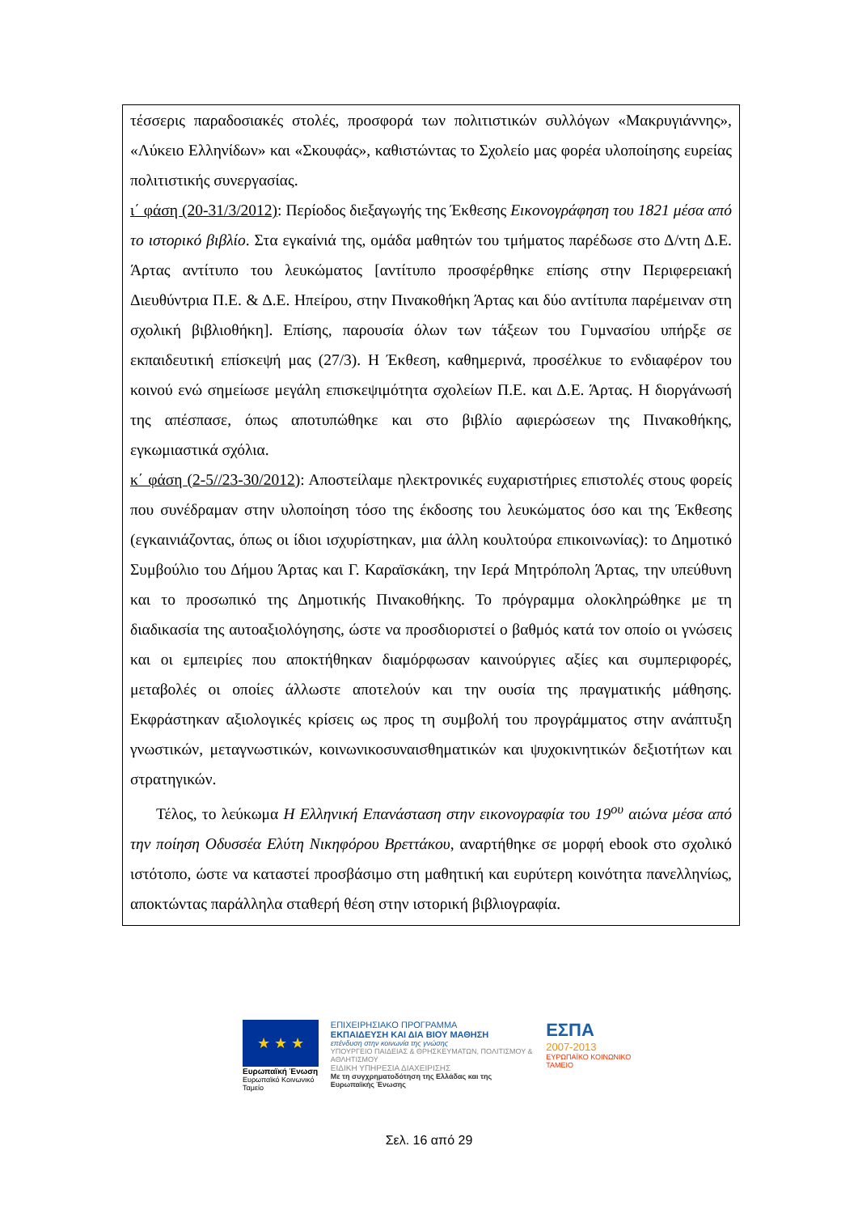τέσσερις παραδοσιακές στολές, προσφορά των πολιτιστικών συλλόγων «Μακρυγιάννης», «Λύκειο Ελληνίδων» και «Σκουφάς», καθιστώντας το Σχολείο μας φορέα υλοποίησης ευρείας πολιτιστικής συνεργασίας.
ι΄ φάση (20-31/3/2012): Περίοδος διεξαγωγής της Έκθεσης Εικονογράφηση του 1821 μέσα από το ιστορικό βιβλίο. Στα εγκαίνιά της, ομάδα μαθητών του τμήματος παρέδωσε στο Δ/ντη Δ.Ε. Άρτας αντίτυπο του λευκώματος [αντίτυπο προσφέρθηκε επίσης στην Περιφερειακή Διευθύντρια Π.Ε. & Δ.Ε. Ηπείρου, στην Πινακοθήκη Άρτας και δύο αντίτυπα παρέμειναν στη σχολική βιβλιοθήκη]. Επίσης, παρουσία όλων των τάξεων του Γυμνασίου υπήρξε σε εκπαιδευτική επίσκεψή μας (27/3). Η Έκθεση, καθημερινά, προσέλκυε το ενδιαφέρον του κοινού ενώ σημείωσε μεγάλη επισκεψιμότητα σχολείων Π.Ε. και Δ.Ε. Άρτας. Η διοργάνωσή της απέσπασε, όπως αποτυπώθηκε και στο βιβλίο αφιερώσεων της Πινακοθήκης, εγκωμιαστικά σχόλια.
κ΄ φάση (2-5//23-30/2012): Αποστείλαμε ηλεκτρονικές ευχαριστήριες επιστολές στους φορείς που συνέδραμαν στην υλοποίηση τόσο της έκδοσης του λευκώματος όσο και της Έκθεσης (εγκαινιάζοντας, όπως οι ίδιοι ισχυρίστηκαν, μια άλλη κουλτούρα επικοινωνίας): το Δημοτικό Συμβούλιο του Δήμου Άρτας και Γ. Καραϊσκάκη, την Ιερά Μητρόπολη Άρτας, την υπεύθυνη και το προσωπικό της Δημοτικής Πινακοθήκης. Το πρόγραμμα ολοκληρώθηκε με τη διαδικασία της αυτοαξιολόγησης, ώστε να προσδιοριστεί ο βαθμός κατά τον οποίο οι γνώσεις και οι εμπειρίες που αποκτήθηκαν διαμόρφωσαν καινούργιες αξίες και συμπεριφορές, μεταβολές οι οποίες άλλωστε αποτελούν και την ουσία της πραγματικής μάθησης. Εκφράστηκαν αξιολογικές κρίσεις ως προς τη συμβολή του προγράμματος στην ανάπτυξη γνωστικών, μεταγνωστικών, κοινωνικοσυναισθηματικών και ψυχοκινητικών δεξιοτήτων και στρατηγικών.
Τέλος, το λεύκωμα Η Ελληνική Επανάσταση στην εικονογραφία του 19<sup>ου</sup> αιώνα μέσα από την ποίηση Οδυσσέα Ελύτη Νικηφόρου Βρεττάκου, αναρτήθηκε σε μορφή ebook στο σχολικό ιστότοπο, ώστε να καταστεί προσβάσιμο στη μαθητική και ευρύτερη κοινότητα πανελληνίως, αποκτώντας παράλληλα σταθερή θέση στην ιστορική βιβλιογραφία.
★ ★ ★
Ευρωπαϊκή Ένωση
Ευρωπαϊκό Κοινωνικό Ταμείο
ΕΠΙΧΕΙΡΗΣΙΑΚΟ ΠΡΟΓΡΑΜΜΑ
ΕΚΠΑΙΔΕΥΣΗ ΚΑΙ ΔΙΑ ΒΙΟΥ ΜΑΘΗΣΗ
επένδυση στην κοινωνία της γνώσης
ΥΠΟΥΡΓΕΙΟ ΠΑΙΔΕΙΑΣ & ΘΡΗΣΚΕΥΜΑΤΩΝ, ΠΟΛΙΤΙΣΜΟΥ & ΑΘΛΗΤΙΣΜΟΥ
ΕΙΔΙΚΗ ΥΠΗΡΕΣΙΑ ΔΙΑΧΕΙΡΙΣΗΣ
Με τη συγχρηματοδότηση της Ελλάδας και της Ευρωπαϊκής Ένωσης
ΕΣΠΑ
2007-2013
ΕΥΡΩΠΑΪΚΟ ΚΟΙΝΩΝΙΚΟ ΤΑΜΕΙΟ
Σελ. 16 από 29